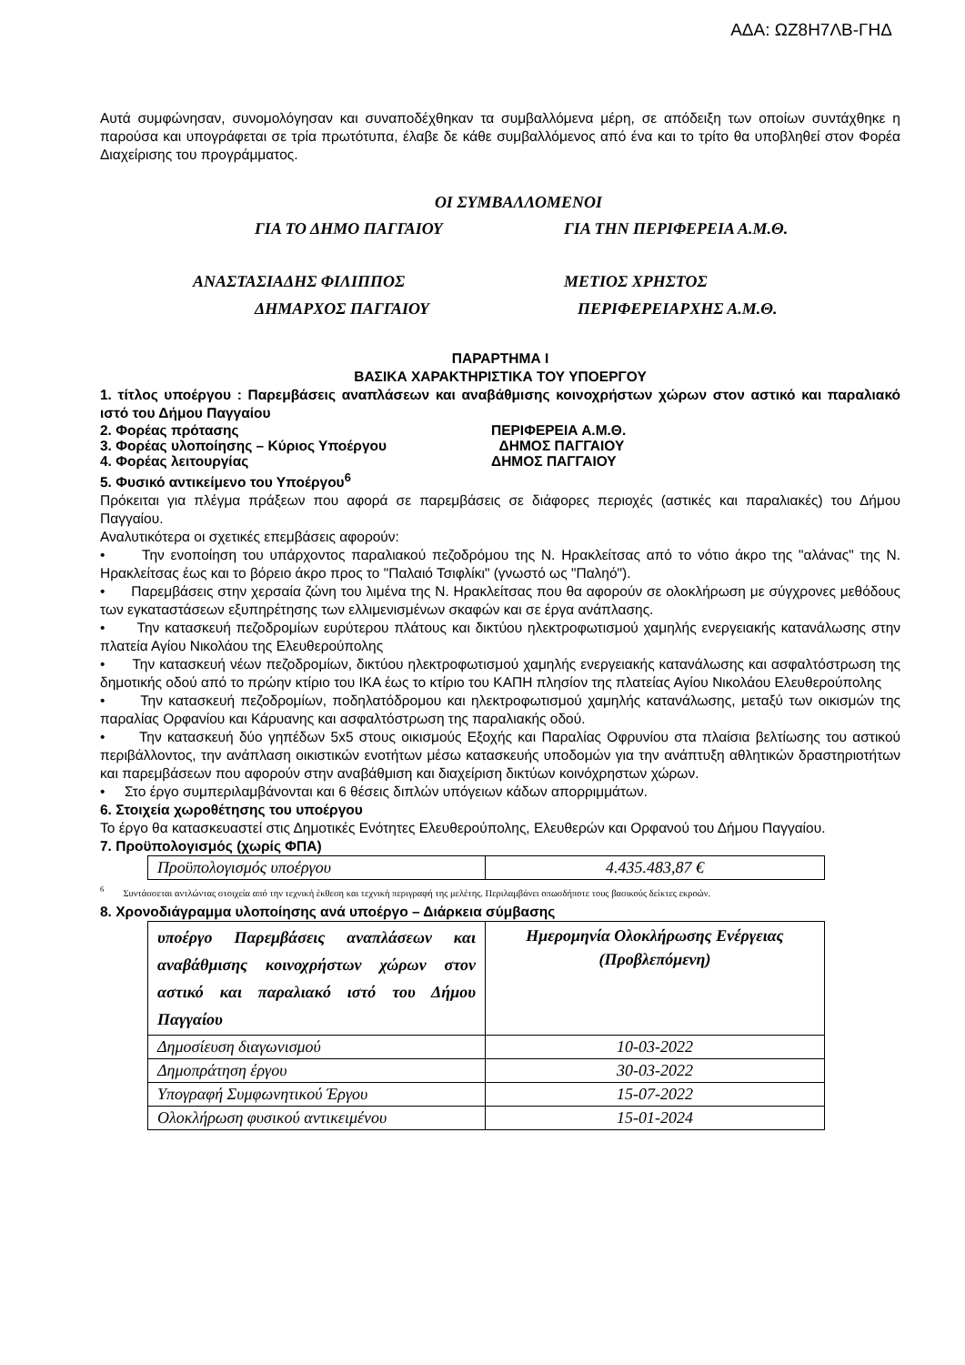ΑΔΑ: ΩΖ8Η7ΛΒ-ΓΗΔ
Αυτά συμφώνησαν, συνομολόγησαν και συναποδέχθηκαν τα συμβαλλόμενα μέρη, σε απόδειξη των οποίων συντάχθηκε η παρούσα και υπογράφεται σε τρία πρωτότυπα, έλαβε δε κάθε συμβαλλόμενος από ένα και το τρίτο θα υποβληθεί στον Φορέα Διαχείρισης του προγράμματος.
ΟΙ ΣΥΜΒΑΛΛΟΜΕΝΟΙ
ΓΙΑ ΤΟ ΔΗΜΟ ΠΑΓΓΑΙΟΥ ΓΙΑ ΤΗΝ ΠΕΡΙΦΕΡΕΙΑ Α.Μ.Θ.
ΑΝΑΣΤΑΣΙΑΔΗΣ ΦΙΛΙΠΠΟΣ ΜΕΤΙΟΣ ΧΡΗΣΤΟΣ
ΔΗΜΑΡΧΟΣ ΠΑΓΓΑΙΟΥ ΠΕΡΙΦΕΡΕΙΑΡΧΗΣ Α.Μ.Θ.
ΠΑΡΑΡΤΗΜΑ Ι
ΒΑΣΙΚΑ ΧΑΡΑΚΤΗΡΙΣΤΙΚΑ ΤΟΥ ΥΠΟΕΡΓΟΥ
1. τίτλος υποέργου : Παρεμβάσεις αναπλάσεων και αναβάθμισης κοινοχρήστων χώρων στον αστικό και παραλιακό ιστό του Δήμου Παγγαίου
2. Φορέας πρότασης ΠΕΡΙΦΕΡΕΙΑ Α.Μ.Θ.
3. Φορέας υλοποίησης – Κύριος Υποέργου ΔΗΜΟΣ ΠΑΓΓΑΙΟΥ
4. Φορέας λειτουργίας ΔΗΜΟΣ ΠΑΓΓΑΙΟΥ
5. Φυσικό αντικείμενο του Υποέργου<sup>6</sup>
Πρόκειται για πλέγμα πράξεων που αφορά σε παρεμβάσεις σε διάφορες περιοχές (αστικές και παραλιακές) του Δήμου Παγγαίου.
Αναλυτικότερα οι σχετικές επεμβάσεις αφορούν:
• Την ενοποίηση του υπάρχοντος παραλιακού πεζοδρόμου της Ν. Ηρακλείτσας από το νότιο άκρο της "αλάνας" της Ν. Ηρακλείτσας έως και το βόρειο άκρο προς το "Παλαιό Τσιφλίκι" (γνωστό ως "Παληό").
• Παρεμβάσεις στην χερσαία ζώνη του λιμένα της Ν. Ηρακλείτσας που θα αφορούν σε ολοκλήρωση με σύγχρονες μεθόδους των εγκαταστάσεων εξυπηρέτησης των ελλιμενισμένων σκαφών και σε έργα ανάπλασης.
• Την κατασκευή πεζοδρομίων ευρύτερου πλάτους και δικτύου ηλεκτροφωτισμού χαμηλής ενεργειακής κατανάλωσης στην πλατεία Αγίου Νικολάου της Ελευθερούπολης
• Την κατασκευή νέων πεζοδρομίων, δικτύου ηλεκτροφωτισμού χαμηλής ενεργειακής κατανάλωσης και ασφαλτόστρωση της δημοτικής οδού από το πρώην κτίριο του ΙΚΑ έως το κτίριο του ΚΑΠΗ πλησίον της πλατείας Αγίου Νικολάου Ελευθερούπολης
• Την κατασκευή πεζοδρομίων, ποδηλατόδρομου και ηλεκτροφωτισμού χαμηλής κατανάλωσης, μεταξύ των οικισμών της παραλίας Ορφανίου και Κάρυανης και ασφαλτόστρωση της παραλιακής οδού.
• Την κατασκευή δύο γηπέδων 5x5 στους οικισμούς Εξοχής και Παραλίας Οφρυνίου στα πλαίσια βελτίωσης του αστικού περιβάλλοντος, την ανάπλαση οικιστικών ενοτήτων μέσω κατασκευής υποδομών για την ανάπτυξη αθλητικών δραστηριοτήτων και παρεμβάσεων που αφορούν στην αναβάθμιση και διαχείριση δικτύων κοινόχρηστων χώρων.
• Στο έργο συμπεριλαμβάνονται και 6 θέσεις διπλών υπόγειων κάδων απορριμμάτων.
6. Στοιχεία χωροθέτησης του υποέργου
Το έργο θα κατασκευαστεί στις Δημοτικές Ενότητες Ελευθερούπολης, Ελευθερών και Ορφανού του Δήμου Παγγαίου.
7. Προϋπολογισμός (χωρίς ΦΠΑ)
| Προϋπολογισμός υποέργου | 4.435.483,87 € |
<sup>6</sup> Συντάσσεται αντλώντας στοιχεία από την τεχνική έκθεση και τεχνική περιγραφή της μελέτης. Περιλαμβάνει οπωσδήποτε τους βασικούς δείκτες εκροών.
8. Χρονοδιάγραμμα υλοποίησης ανά υποέργο – Διάρκεια σύμβασης
| υποέργο Παρεμβάσεις αναπλάσεων και αναβάθμισης κοινοχρήστων χώρων στον αστικό και παραλιακό ιστό του Δήμου Παγγαίου | Ημερομηνία Ολοκλήρωσης Ενέργειας (Προβλεπόμενη) |
| Δημοσίευση διαγωνισμού | 10-03-2022 |
| Δημοπράτηση έργου | 30-03-2022 |
| Υπογραφή Συμφωνητικού Έργου | 15-07-2022 |
| Ολοκλήρωση φυσικού αντικειμένου | 15-01-2024 |